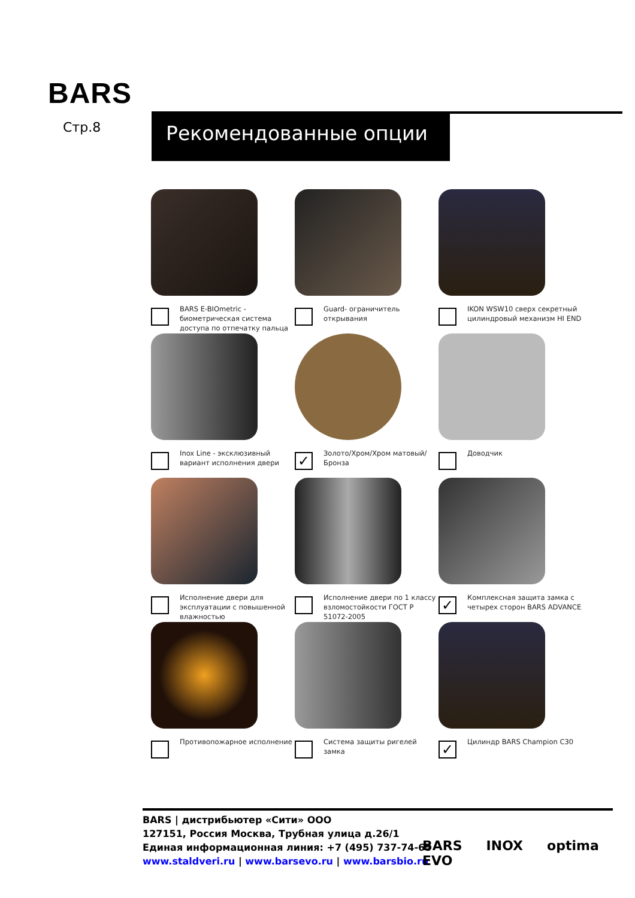BARS
Стр.8 Рекомендованные опции
BARS E-BIOmetric - биометрическая система доступа по отпечатку пальца
Guard- ограничитель открывания
IKON WSW10 сверх секретный цилиндровый механизм HI END
Inox Line - эксклюзивный вариант исполнения двери
✓
Золото/Хром/Хром матовый/Бронза
Доводчик
Исполнение двери для эксплуатации с повышенной влажностью
Исполнение двери по 1 классу взломостойкости ГОСТ Р 51072-2005
✓
Комплексная защита замка с четырех сторон BARS ADVANCE
Противопожарное исполнение
Система защиты ригелей замка
✓
Цилиндр BARS Champion C30
BARS | дистрибьютер «Сити» ООО
127151, Россия Москва, Трубная улица д.26/1
Единая информационная линия: +7 (495) 737-74-65
www.staldveri.ru | www.barsevo.ru | www.barsbio.ru
BARS
EVO INOX optima